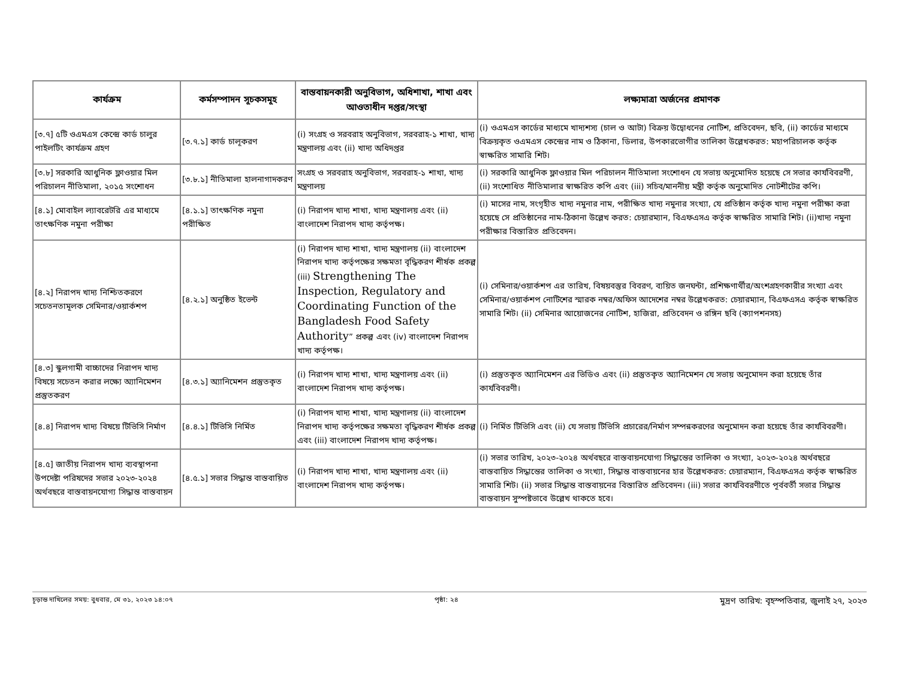| কার্যক্রম | কর্মসম্পাদন সূচকসমূহ | বাস্তবায়নকারী অনুবিভাগ, অধিশাখা, শাখা এবং আওতাধীন দপ্তর/সংস্থা | লক্ষ্যমাত্রা অর্জনের প্রমাণক |
| --- | --- | --- | --- |
| [৩.৭] ৫টি ওএমএস কেন্দ্রে কার্ড চালুর পাইলটিং কার্যক্রম গ্রহণ | [৩.৭.১] কার্ড চালূকরণ | (i) সংগ্রহ ও সরবরাহ অনুবিভাগ, সরবরাহ-১ শাখা, খাদ্য মন্ত্রণালয় এবং (ii) খাদ্য অধিদপ্তর | (i) ওএমএস কার্ডের মাধ্যমে খাদ্যশস্য (চাল ও আটা) বিক্রয় উদ্বোধনের নোটিশ, প্রতিবেদন, ছবি, (ii) কার্ডের মাধ্যমে বিক্রয়কৃত ওএমএস কেন্দ্রের নাম ও ঠিকানা, ডিলার, উপকারভোগীর তালিকা উল্লেখকরত: মহাপরিচালক কর্তৃক স্বাক্ষরিত সামারি শিট। |
| [৩.৮] সরকারি আধুনিক ফ্লাওয়ার মিল পরিচালন নীতিমালা, ২০১৫ সংশোধন | [৩.৮.১] নীতিমালা হালনাগাদকরণ | সংগ্রহ ও সরবরাহ অনুবিভাগ, সরবরাহ-১ শাখা, খাদ্য মন্ত্রণালয় | (i) সরকারি আধুনিক ফ্লাওয়ার মিল পরিচালন নীতিমালা সংশোধন যে সভায় অনুমোদিত হয়েছে সে সভার কার্যবিবরণী, (ii) সংশোধিত নীতিমালার স্বাক্ষরিত কপি এবং (iii) সচিব/মাননীয় মন্ত্রী কর্তৃক অনুমোদিত নোটশীটের কপি। |
| [৪.১] মোবাইল ল্যাবরেটরি এর মাধ্যমে তাৎক্ষণিক নমুনা পরীক্ষা | [৪.১.১] তাৎক্ষণিক নমুনা পরীক্ষিত | (i) নিরাপদ খাদ্য শাখা, খাদ্য মন্ত্রণালয় এবং (ii) বাংলাদেশ নিরাপদ খাদ্য কর্তৃপক্ষ। | (i) মাসের নাম, সংগৃহীত খাদ্য নমুনার নাম, পরীক্ষিত খাদ্য নমুনার সংখ্যা, যে প্রতিষ্ঠান কর্তৃক খাদ্য নমুনা পরীক্ষা করা হয়েছে সে প্রতিষ্ঠানের নাম-ঠিকানা উল্লেখ করত: চেয়ারম্যান, বিএফএসএ কর্তৃক স্বাক্ষরিত সামারি শিট। (ii)খাদ্য নমুনা পরীক্ষার বিস্তারিত প্রতিবেদন। |
| [৪.২] নিরাপদ খাদ্য নিশ্চিতকরণে সচেতনতামূলক সেমিনার/ওয়ার্কশপ | [৪.২.১] অনুষ্ঠিত ইভেন্ট | (i) নিরাপদ খাদ্য শাখা, খাদ্য মন্ত্রণালয় (ii) বাংলাদেশ নিরাপদ খাদ্য কর্তৃপক্ষের সক্ষমতা বৃদ্ধিকরণ শীর্ষক প্রকল্প (iii) Strengthening The Inspection, Regulatory and Coordinating Function of the Bangladesh Food Safety Authority ” প্রকল্প এবং (iv) বাংলাদেশ নিরাপদ খাদ্য কর্তৃপক্ষ। | (i) সেমিনার/ওয়ার্কশপ এর তারিখ, বিষয়বস্তুর বিবরণ, ব্যয়িত জনঘন্টা, প্রশিক্ষণার্থীর/অংশগ্রহণকারীর সংখ্যা এবং সেমিনার/ওয়ার্কশপ নোটিশের স্মারক নম্বর/অফিস আদেশের নম্বর উল্লেখকরত: চেয়ারম্যান, বিএফএসএ কর্তৃক স্বাক্ষরিত সামারি শিট। (ii) সেমিনার আয়োজনের নোটিশ, হাজিরা, প্রতিবেদন ও রঙ্গিন ছবি (ক্যাপশনসহ) |
| [৪.৩] স্কুলগামী বাচ্চাদের নিরাপদ খাদ্য বিষয়ে সচেতন করার লক্ষ্যে অ্যানিমেশন প্রস্তুতকরণ | [৪.৩.১] অ্যানিমেশন প্রস্তুতকৃত | (i) নিরাপদ খাদ্য শাখা, খাদ্য মন্ত্রণালয় এবং (ii) বাংলাদেশ নিরাপদ খাদ্য কর্তৃপক্ষ। | (i) প্রস্তুতকৃত অ্যানিমেশন এর ভিডিও এবং (ii) প্রস্তুতকৃত অ্যানিমেশন যে সভায় অনুমোদন করা হয়েছে তাঁর কার্যবিবরণী। |
| [৪.৪] নিরাপদ খাদ্য বিষয়ে টিভিসি নির্মাণ | [৪.৪.১] টিভিসি নির্মিত | (i) নিরাপদ খাদ্য শাখা, খাদ্য মন্ত্রণালয় (ii) বাংলাদেশ নিরাপদ খাদ্য কর্তৃপক্ষের সক্ষমতা বৃদ্ধিকরণ শীর্ষক প্রকল্প এবং (iii) বাংলাদেশ নিরাপদ খাদ্য কর্তৃপক্ষ। | (i) নির্মিত টিভিসি এবং (ii) যে সভায় টিভিসি প্রচারের/নির্মাণ সম্পন্নকরণের অনুমোদন করা হয়েছে তাঁর কার্যবিবরণী। |
| [৪.৫] জাতীয় নিরাপদ খাদ্য ব্যবস্থাপনা উপদেষ্টা পরিষদের সভার ২০২৩-২০২৪ অর্থবছরে বাস্তবায়নযোগ্য সিদ্ধান্ত বাস্তবায়ন | [৪.৫.১] সভার সিদ্ধান্ত বাস্তবায়িত | (i) নিরাপদ খাদ্য শাখা, খাদ্য মন্ত্রণালয় এবং (ii) বাংলাদেশ নিরাপদ খাদ্য কর্তৃপক্ষ। | (i) সভার তারিখ, ২০২৩-২০২৪ অর্থবছরে বাস্তবায়নযোগ্য সিদ্ধান্তের তালিকা ও সংখ্যা, ২০২৩-২০২৪ অর্থবছরে বাস্তবায়িত সিদ্ধান্তের তালিকা ও সংখ্যা, সিদ্ধান্ত বাস্তবায়নের হার উল্লেখকরত: চেয়ারম্যান, বিএফএসএ কর্তৃক স্বাক্ষরিত সামারি শিট। (ii) সভার সিদ্ধান্ত বাস্তবায়নের বিস্তারিত প্রতিবেদন। (iii) সভার কার্যবিবরণীতে পূর্ববর্তী সভার সিদ্ধান্ত বাস্তবায়ন সুস্পষ্টভাবে উল্লেখ থাকতে হবে। |
চূড়ান্ত দাখিলের সময়: বুধবার, মে ৩১, ২০২৩ ১৪:০৭ পৃষ্ঠা: ২৪ মুদ্রণ তারিখ: বৃহস্পতিবার, জুলাই ২৭, ২০২৩